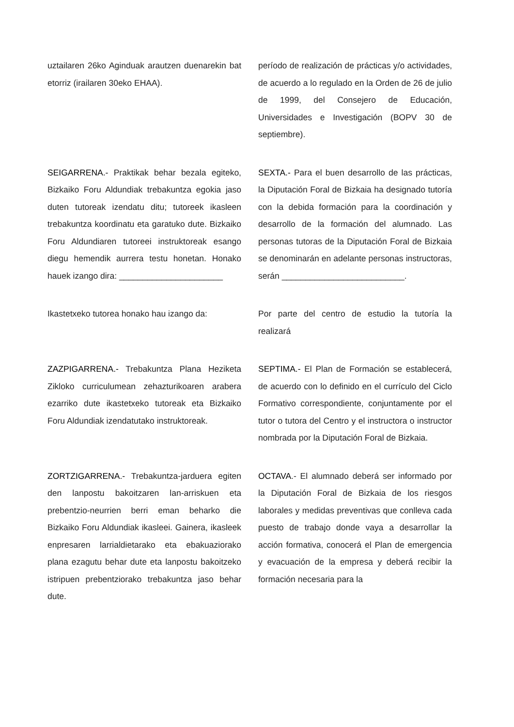uztailaren 26ko Aginduak arautzen duenarekin bat etorriz (irailaren 30eko EHAA).
período de realización de prácticas y/o actividades, de acuerdo a lo regulado en la Orden de 26 de julio de 1999, del Consejero de Educación, Universidades e Investigación (BOPV 30 de septiembre).
SEIGARRENA.- Praktikak behar bezala egiteko, Bizkaiko Foru Aldundiak trebakuntza egokia jaso duten tutoreak izendatu ditu; tutoreek ikasleen trebakuntza koordinatu eta garatuko dute. Bizkaiko Foru Aldundiaren tutoreei instruktoreak esango diegu hemendik aurrera testu honetan. Honako hauek izango dira: ______________________
SEXTA.- Para el buen desarrollo de las prácticas, la Diputación Foral de Bizkaia ha designado tutoría con la debida formación para la coordinación y desarrollo de la formación del alumnado. Las personas tutoras de la Diputación Foral de Bizkaia se denominarán en adelante personas instructoras, serán __________________________.
Ikastetxeko tutorea honako hau izango da:
Por parte del centro de estudio la tutoría la realizará
ZAZPIGARRENA.- Trebakuntza Plana Heziketa Zikloko curriculumean zehazturikoaren arabera ezarriko dute ikastetxeko tutoreak eta Bizkaiko Foru Aldundiak izendatutako instruktoreak.
SEPTIMA.- El Plan de Formación se establecerá, de acuerdo con lo definido en el currículo del Ciclo Formativo correspondiente, conjuntamente por el tutor o tutora del Centro y el instructora o instructor nombrada por la Diputación Foral de Bizkaia.
ZORTZIGARRENA.- Trebakuntza-jarduera egiten den lanpostu bakoitzaren lan-arriskuen eta prebentzio-neurrien berri eman beharko die Bizkaiko Foru Aldundiak ikasleei. Gainera, ikasleek enpresaren larrialdietarako eta ebakuaziorako plana ezagutu behar dute eta lanpostu bakoitzeko istripuen prebentziorako trebakuntza jaso behar dute.
OCTAVA.- El alumnado deberá ser informado por la Diputación Foral de Bizkaia de los riesgos laborales y medidas preventivas que conlleva cada puesto de trabajo donde vaya a desarrollar la acción formativa, conocerá el Plan de emergencia y evacuación de la empresa y deberá recibir la formación necesaria para la